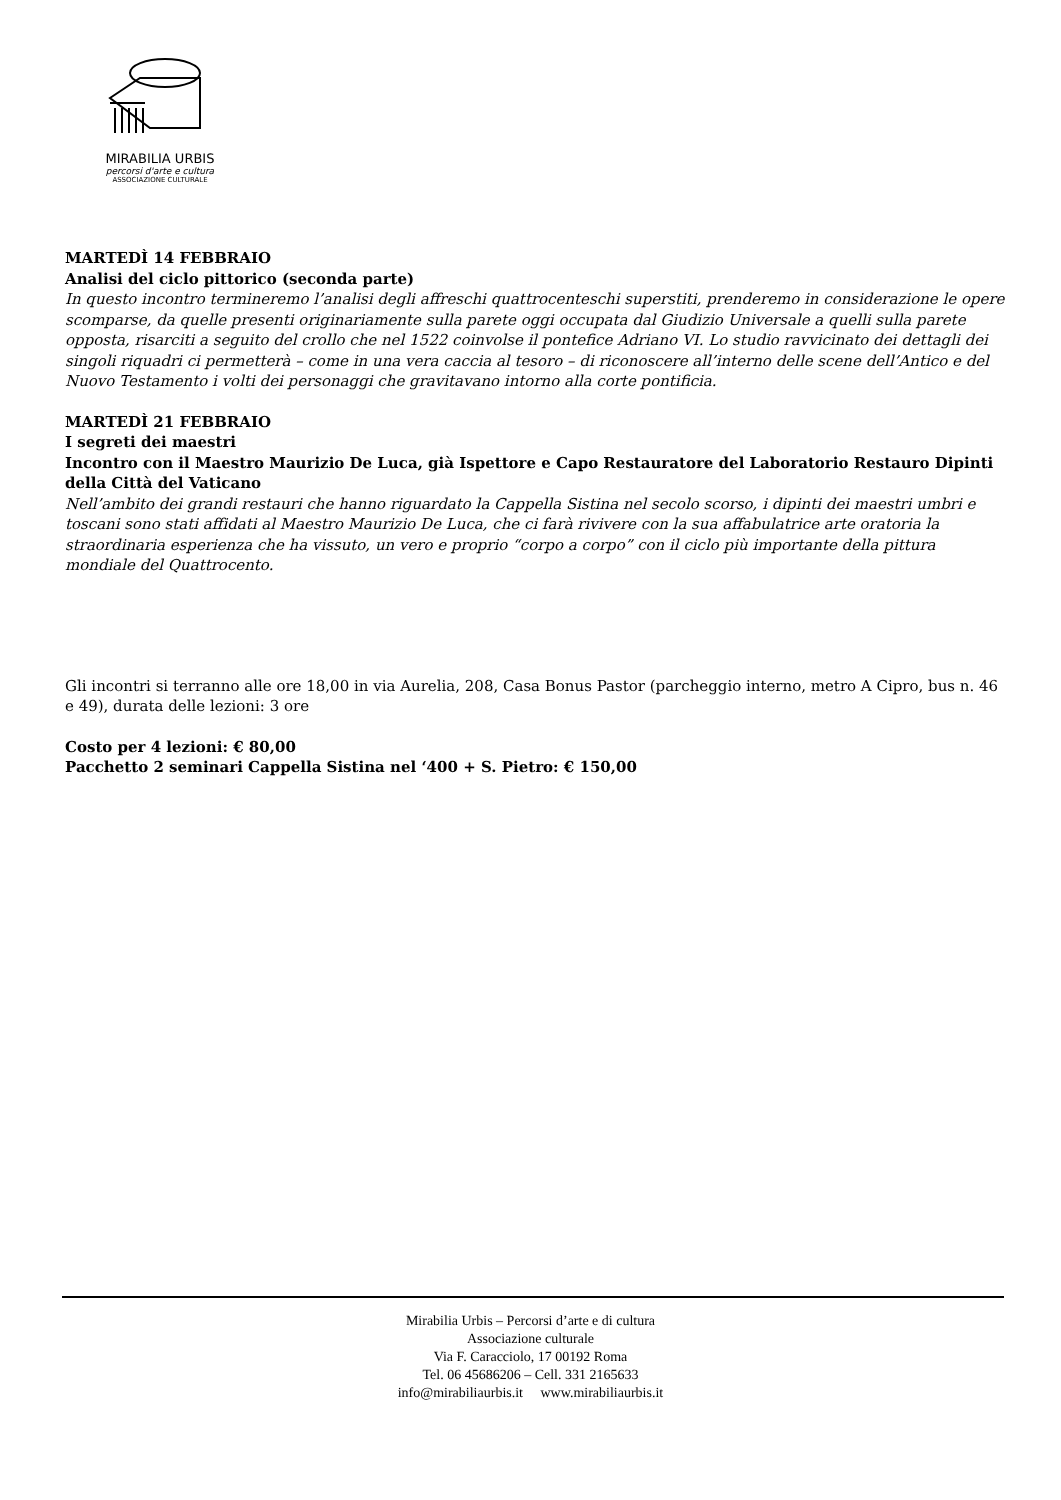MIRABILIA URBIS
percorsi d'arte e cultura
ASSOCIAZIONE CULTURALE
MARTEDÌ 14 FEBBRAIO
Analisi del ciclo pittorico (seconda parte)
In questo incontro termineremo l’analisi degli affreschi quattrocenteschi superstiti, prenderemo in considerazione le opere scomparse, da quelle presenti originariamente sulla parete oggi occupata dal Giudizio Universale a quelli sulla parete opposta, risarciti a seguito del crollo che nel 1522 coinvolse il pontefice Adriano VI. Lo studio ravvicinato dei dettagli dei singoli riquadri ci permetterà – come in una vera caccia al tesoro – di riconoscere all’interno delle scene dell’Antico e del Nuovo Testamento i volti dei personaggi che gravitavano intorno alla corte pontificia.
MARTEDÌ 21 FEBBRAIO
I segreti dei maestri
Incontro con il Maestro Maurizio De Luca, già Ispettore e Capo Restauratore del Laboratorio Restauro Dipinti della Città del Vaticano
Nell’ambito dei grandi restauri che hanno riguardato la Cappella Sistina nel secolo scorso, i dipinti dei maestri umbri e toscani sono stati affidati al Maestro Maurizio De Luca, che ci farà rivivere con la sua affabulatrice arte oratoria la straordinaria esperienza che ha vissuto, un vero e proprio “corpo a corpo” con il ciclo più importante della pittura mondiale del Quattrocento.
Gli incontri si terranno alle ore 18,00 in via Aurelia, 208, Casa Bonus Pastor (parcheggio interno, metro A Cipro, bus n. 46 e 49), durata delle lezioni: 3 ore
Costo per 4 lezioni: € 80,00
Pacchetto 2 seminari Cappella Sistina nel ‘400 + S. Pietro: € 150,00
Mirabilia Urbis – Percorsi d’arte e di cultura
Associazione culturale
Via F. Caracciolo, 17 00192 Roma
Tel. 06 45686206 – Cell. 331 2165633
info@mirabiliaurbis.it www.mirabiliaurbis.it